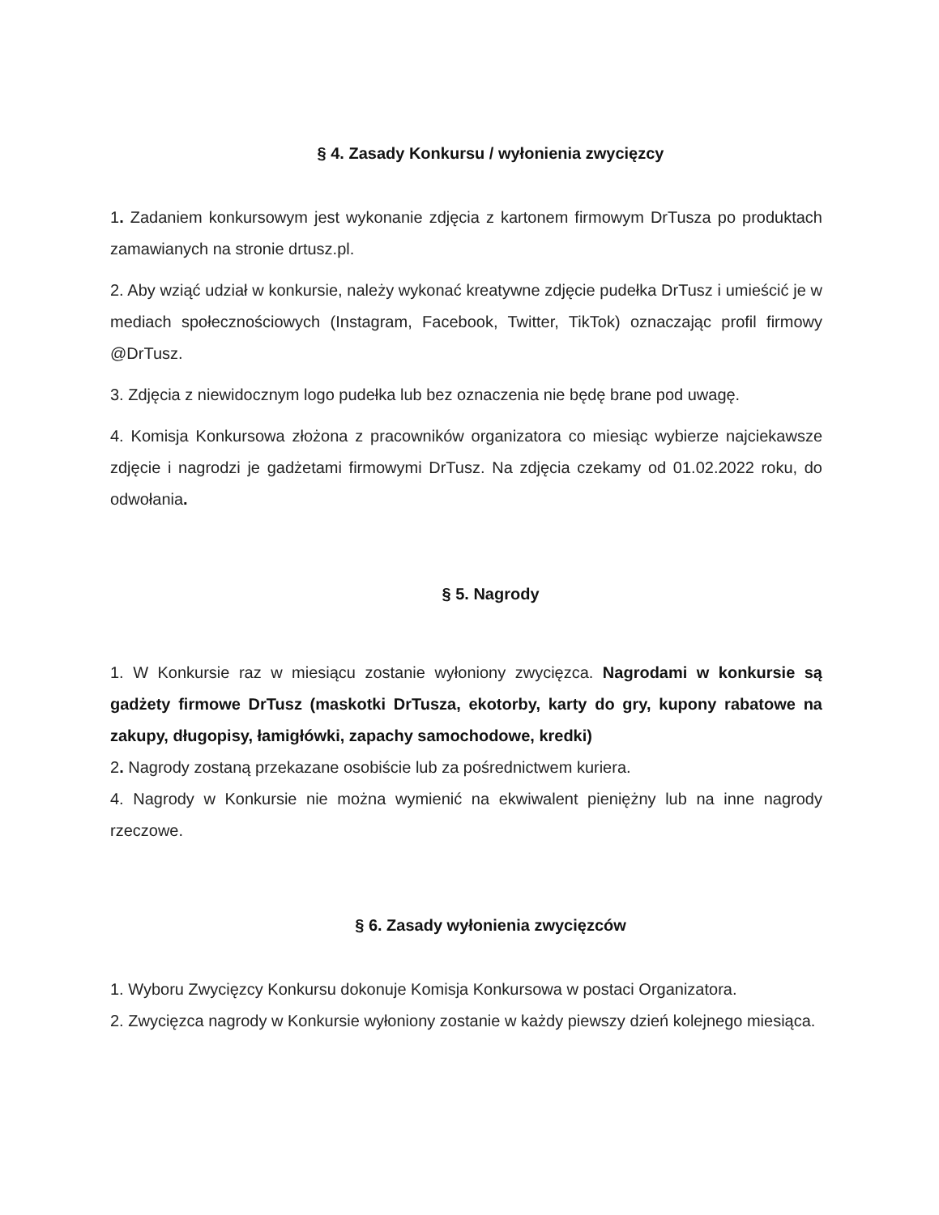§ 4. Zasady Konkursu / wyłonienia zwycięzcy
1. Zadaniem konkursowym jest wykonanie zdjęcia z kartonem firmowym DrTusza po produktach zamawianych na stronie drtusz.pl.
2. Aby wziąć udział w konkursie, należy wykonać kreatywne zdjęcie pudełka DrTusz i umieścić je w mediach społecznościowych (Instagram, Facebook, Twitter, TikTok) oznaczając profil firmowy @DrTusz.
3. Zdjęcia z niewidocznym logo pudełka lub bez oznaczenia nie będę brane pod uwagę.
4. Komisja Konkursowa złożona z pracowników organizatora co miesiąc wybierze najciekawsze zdjęcie i nagrodzi je gadżetami firmowymi DrTusz. Na zdjęcia czekamy od 01.02.2022 roku, do odwołania.
§ 5. Nagrody
1. W Konkursie raz w miesiącu zostanie wyłoniony zwycięzca. Nagrodami w konkursie są gadżety firmowe DrTusz (maskotki DrTusza, ekotorby, karty do gry, kupony rabatowe na zakupy, długopisy, łamigłówki, zapachy samochodowe, kredki)
2. Nagrody zostaną przekazane osobiście lub za pośrednictwem kuriera.
4. Nagrody w Konkursie nie można wymienić na ekwiwalent pieniężny lub na inne nagrody rzeczowe.
§ 6. Zasady wyłonienia zwycięzców
1. Wyboru Zwycięzcy Konkursu dokonuje Komisja Konkursowa w postaci Organizatora.
2. Zwycięzca nagrody w Konkursie wyłoniony zostanie w każdy piewszy dzień kolejnego miesiąca.